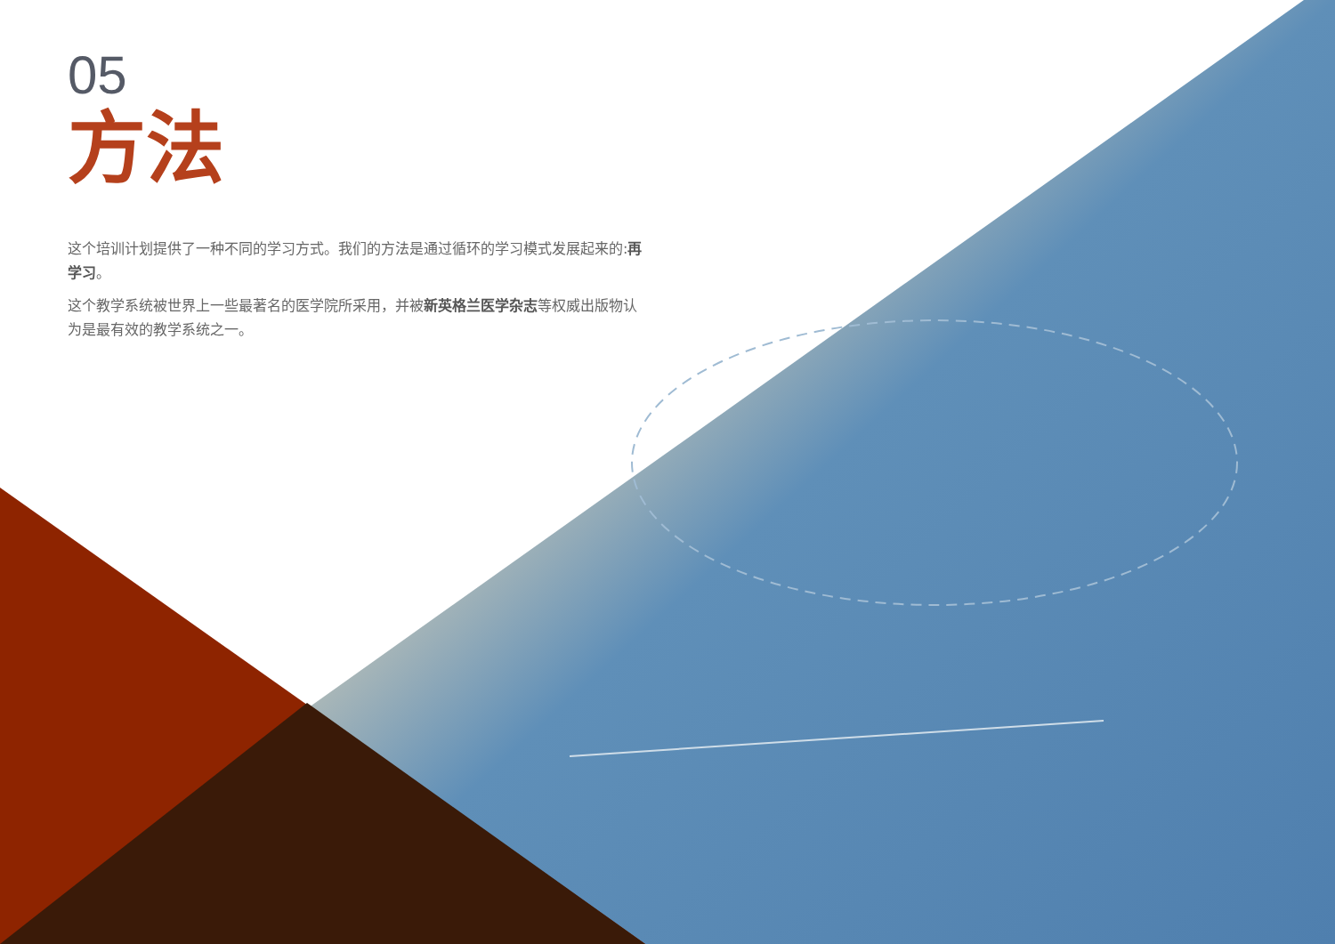05
方法
这个培训计划提供了一种不同的学习方式。我们的方法是通过循环的学习模式发展起来的:再学习。
这个教学系统被世界上一些最著名的医学院所采用，并被新英格兰医学杂志等权威出版物认为是最有效的教学系统之一。